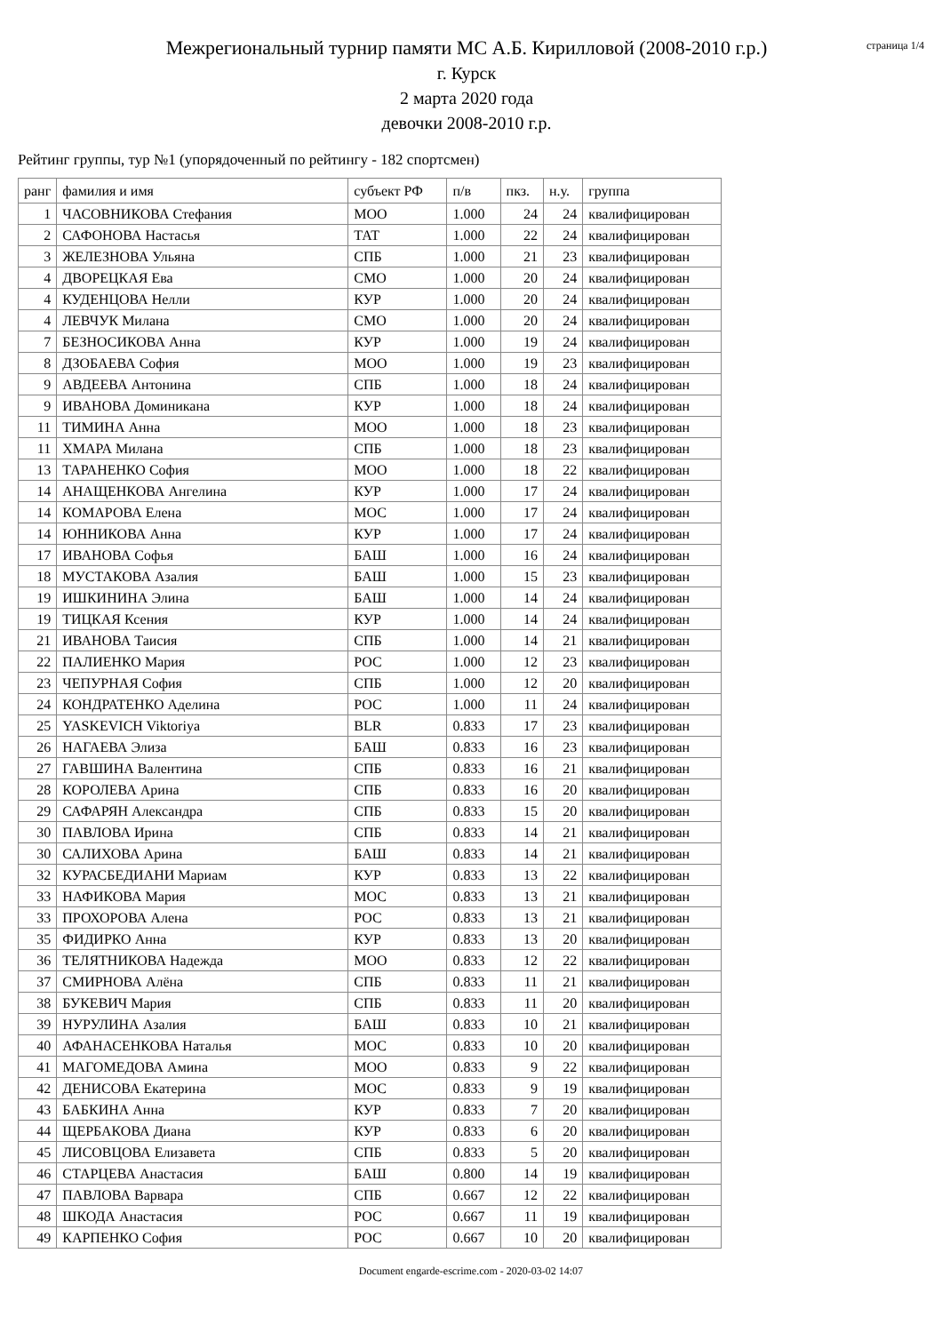Межрегиональный турнир памяти МС А.Б. Кирилловой (2008-2010 г.р.)
г. Курск
2 марта 2020 года
девочки 2008-2010 г.р.
страница 1/4
Рейтинг группы, тур №1 (упорядоченный по рейтингу - 182 спортсмен)
| ранг | фамилия и имя | субъект РФ | п/в | пкз. | н.у. | группа |
| --- | --- | --- | --- | --- | --- | --- |
| 1 | ЧАСОВНИКОВА Стефания | МОО | 1.000 | 24 | 24 | квалифицирован |
| 2 | САФОНОВА Настасья | ТАТ | 1.000 | 22 | 24 | квалифицирован |
| 3 | ЖЕЛЕЗНОВА Ульяна | СПБ | 1.000 | 21 | 23 | квалифицирован |
| 4 | ДВОРЕЦКАЯ Ева | СМО | 1.000 | 20 | 24 | квалифицирован |
| 4 | КУДЕНЦОВА Нелли | КУР | 1.000 | 20 | 24 | квалифицирован |
| 4 | ЛЕВЧУК Милана | СМО | 1.000 | 20 | 24 | квалифицирован |
| 7 | БЕЗНОСИКОВА Анна | КУР | 1.000 | 19 | 24 | квалифицирован |
| 8 | ДЗОБАЕВА София | МОО | 1.000 | 19 | 23 | квалифицирован |
| 9 | АВДЕЕВА Антонина | СПБ | 1.000 | 18 | 24 | квалифицирован |
| 9 | ИВАНОВА Доминикана | КУР | 1.000 | 18 | 24 | квалифицирован |
| 11 | ТИМИНА Анна | МОО | 1.000 | 18 | 23 | квалифицирован |
| 11 | ХМАРА Милана | СПБ | 1.000 | 18 | 23 | квалифицирован |
| 13 | ТАРАНЕНКО София | МОО | 1.000 | 18 | 22 | квалифицирован |
| 14 | АНАЩЕНКОВА Ангелина | КУР | 1.000 | 17 | 24 | квалифицирован |
| 14 | КОМАРОВА Елена | МОС | 1.000 | 17 | 24 | квалифицирован |
| 14 | ЮННИКОВА Анна | КУР | 1.000 | 17 | 24 | квалифицирован |
| 17 | ИВАНОВА Софья | БАШ | 1.000 | 16 | 24 | квалифицирован |
| 18 | МУСТАКОВА Азалия | БАШ | 1.000 | 15 | 23 | квалифицирован |
| 19 | ИШКИНИНА Элина | БАШ | 1.000 | 14 | 24 | квалифицирован |
| 19 | ТИЦКАЯ Ксения | КУР | 1.000 | 14 | 24 | квалифицирован |
| 21 | ИВАНОВА Таисия | СПБ | 1.000 | 14 | 21 | квалифицирован |
| 22 | ПАЛИЕНКО Мария | РОС | 1.000 | 12 | 23 | квалифицирован |
| 23 | ЧЕПУРНАЯ София | СПБ | 1.000 | 12 | 20 | квалифицирован |
| 24 | КОНДРАТЕНКО Аделина | РОС | 1.000 | 11 | 24 | квалифицирован |
| 25 | YASKEVICH Viktoriya | BLR | 0.833 | 17 | 23 | квалифицирован |
| 26 | НАГАЕВА Элиза | БАШ | 0.833 | 16 | 23 | квалифицирован |
| 27 | ГАВШИНА Валентина | СПБ | 0.833 | 16 | 21 | квалифицирован |
| 28 | КОРОЛЕВА Арина | СПБ | 0.833 | 16 | 20 | квалифицирован |
| 29 | САФАРЯН Александра | СПБ | 0.833 | 15 | 20 | квалифицирован |
| 30 | ПАВЛОВА Ирина | СПБ | 0.833 | 14 | 21 | квалифицирован |
| 30 | САЛИХОВА Арина | БАШ | 0.833 | 14 | 21 | квалифицирован |
| 32 | КУРАСБЕДИАНИ Мариам | КУР | 0.833 | 13 | 22 | квалифицирован |
| 33 | НАФИКОВА Мария | МОС | 0.833 | 13 | 21 | квалифицирован |
| 33 | ПРОХОРОВА Алена | РОС | 0.833 | 13 | 21 | квалифицирован |
| 35 | ФИДИРКО Анна | КУР | 0.833 | 13 | 20 | квалифицирован |
| 36 | ТЕЛЯТНИКОВА Надежда | МОО | 0.833 | 12 | 22 | квалифицирован |
| 37 | СМИРНОВА Алёна | СПБ | 0.833 | 11 | 21 | квалифицирован |
| 38 | БУКЕВИЧ Мария | СПБ | 0.833 | 11 | 20 | квалифицирован |
| 39 | НУРУЛИНА Азалия | БАШ | 0.833 | 10 | 21 | квалифицирован |
| 40 | АФАНАСЕНКОВА Наталья | МОС | 0.833 | 10 | 20 | квалифицирован |
| 41 | МАГОМЕДОВА Амина | МОО | 0.833 | 9 | 22 | квалифицирован |
| 42 | ДЕНИСОВА Екатерина | МОС | 0.833 | 9 | 19 | квалифицирован |
| 43 | БАБКИНА Анна | КУР | 0.833 | 7 | 20 | квалифицирован |
| 44 | ЩЕРБАКОВА Диана | КУР | 0.833 | 6 | 20 | квалифицирован |
| 45 | ЛИСОВЦОВА Елизавета | СПБ | 0.833 | 5 | 20 | квалифицирован |
| 46 | СТАРЦЕВА Анастасия | БАШ | 0.800 | 14 | 19 | квалифицирован |
| 47 | ПАВЛОВА Варвара | СПБ | 0.667 | 12 | 22 | квалифицирован |
| 48 | ШКОДА Анастасия | РОС | 0.667 | 11 | 19 | квалифицирован |
| 49 | КАРПЕНКО София | РОС | 0.667 | 10 | 20 | квалифицирован |
Document engarde-escrime.com - 2020-03-02 14:07